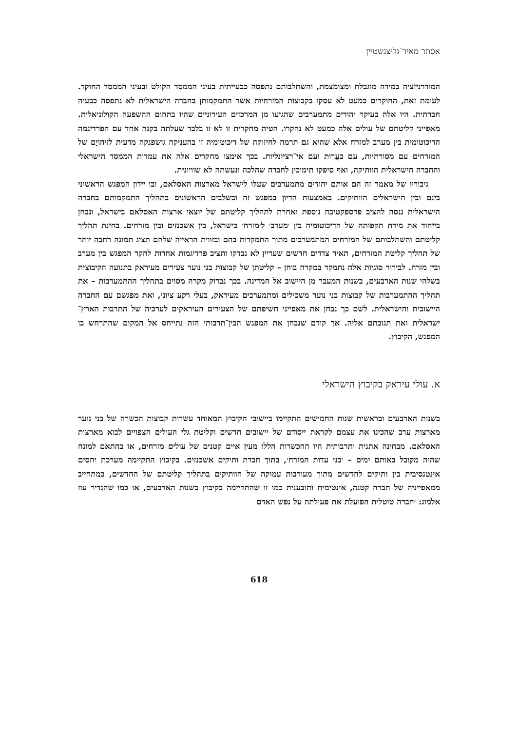אסתר מאיר־גליצנשטיין
המודרניזציה במידה מוגבלת ומצומצמת, והשתלבותם נתפסה כבעייתית בעיני הממסד הקולט ובעיני הממסד החוקר. לעומת זאת, החוקרים כמעט לא עסקו בקבוצות המזרחיות אשר התמקמותן בחברה הישראלית לא נתפסה כבעיה חברתית. היו אלה בעיקר יהודים מתמערבים שהגיעו מן המרכזים העירוניים שהיו בתחום ההשפעה הקולוניאלית. מאפייני קליטתם של עולים אלה כמעט לא נחקרו. הטיה מחקרית זו לא זו בלבד שעלתה בקנה אחד עם הפרדיגמה הדיכוטומית בין מערב למזרח אלא שהיא גם תרמה לחיזוקה של דיכוטומיה זו בהעניקה גושפנקה מדעית לזיהויָם של המזרחים עם מסורתיות, עם בעֲרוּת ועם אי־רציונליות. בכך אימצו מחקרים אלה את עמדות הממסד הישראלי והחברה הישראלית הוותיקה, ואף סיפקו תימוכין לחברה שהלכה ונעשתה לא שוויונית.
גיבוריו של מאמר זה הם אותם יהודים מתמערבים שעלו לישראל מארצות האסלאם, ובו יידון המפגש הראשוני בינם ובין הישראלים הוותיקים. באמצעות הדיון במפגש זה ובשלבים הראשונים בתהליך התמקמותם בחברה הישראלית ננסה להציב פרספקטיבה נוספת ואחרת לתהליך קליטתם של יוצאי ארצות האסלאם בישראל, ונבחן בייחוד את מידת תקפותה של הדיכוטומיה בין ׳מערב׳ ל׳מזרח׳ בישראל, בין אשכנזים ובין מזרחים. בחינת תהליך קליטתם והשתלבותם של המזרחים המתמערבים מתוך התמקדות בהם ובזווית הראייה שלהם תציג תמונה רחבה יותר של תהליך קליטת המזרחים, תאיר צדדים חדשים שעדיין לא נבדקו ותציב פרדיגמות אחרות לחקר המפגש בין מערב ובין מזרח. לבירור סוגיות אלה נתמקד במקרה בוחן – קליטתן של קבוצות בני נוער צעירים מעיראק בתנועה הקיבוצית בשלהי שנות הארבעים, בשנות המעבר מן היישוב אל המדינה. בכך נבדוק מקרה מסוים בתהליך ההתמערבות – את תהליך ההתמערבות של קבוצות בני נוער משכילים ומתמערבים מעיראק, בעלי רקע ציוני, ואת מפגשם עם החברה היישובית והישראלית. לשם כך נבחן את מאפייני חשיפתם של הצעירים העיראקים לערכיה של התרבות הארץ־ישראלית ואת תגובתם אליה. אך קודם שנבחן את המפגש הבין־תרבותי הזה נתייחס אל המקום שהתרחש בו המפגש, הקיבוץ.
א. עולי עיראק בקיבוץ הישראלי
בשנות הארבעים ובראשית שנות החמישים התקיימו ביישובי הקיבוץ המאוחד עשרות קבוצות הכשרה של בני נוער מארצות ערב שהכינו את עצמם לקראת ייסודם של יישובים חדשים וקליטת גלי העולים הצפויים לבוא מארצות האסלאם. מבחינה אתנית ותרבותית היו ההכשרות הללו מעין איים קטנים של עולים מזרחים, או בהתאם למונח שהיה מקובל באותם ימים – ׳בני עדות המזרח׳, בתוך חברת ותיקים אשכנזים. בקיבוץ התקיימה מערכת יחסים אינטנסיבית בין ותיקים לחדשים מתוך מעורבות עמוקה של הוותיקים בתהליך קליטתם של החדשים, כמתחייב ממאפייניה של חברה קטנה, אינטימית ותובענית כמו זו שהתקיימה בקיבוץ בשנות הארבעים, או כמו שהגדיר עוז אלמוג: ׳חברה טוטלית הפועלת את פעולתה על נפש האדם
618